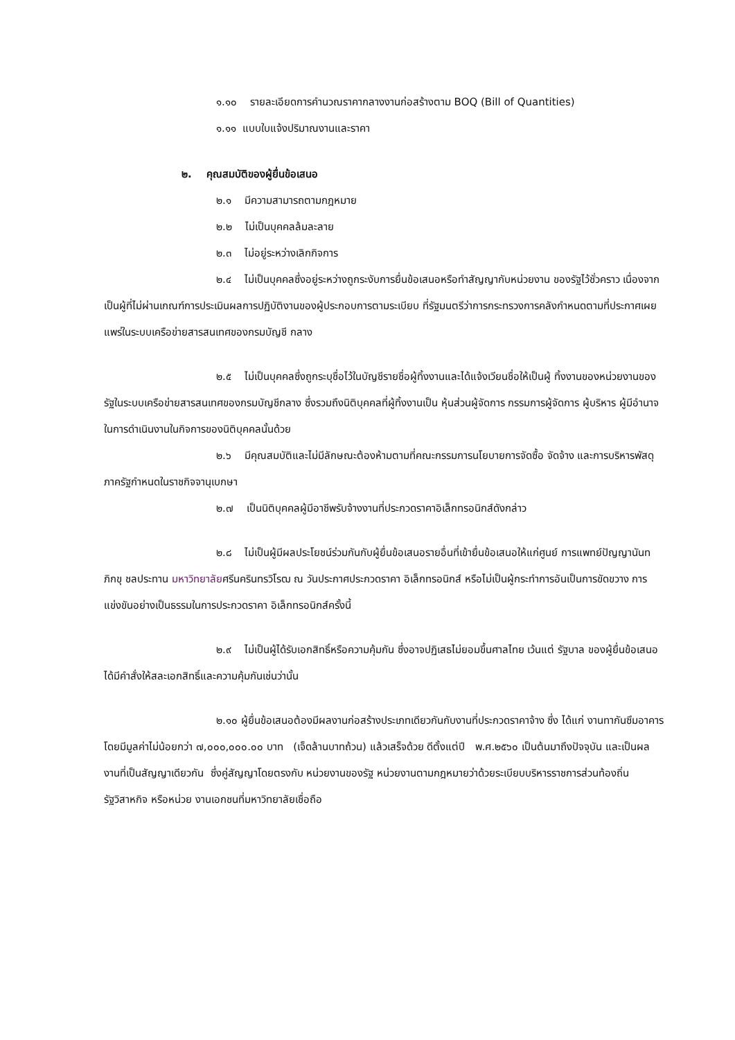๑.๑๐ รายละเอียดการคำนวณราคากลางงานก่อสร้างตาม BOQ (Bill of Quantities)
๑.๑๑ แบบใบแจ้งปริมาณงานและราคา
๒. คุณสมบัติของผู้ยื่นข้อเสนอ
๒.๑ มีความสามารถตามกฎหมาย
๒.๒ ไม่เป็นบุคคลล้มละลาย
๒.๓ ไม่อยู่ระหว่างเลิกกิจการ
๒.๔ ไม่เป็นบุคคลซึ่งอยู่ระหว่างถูกระงับการยื่นข้อเสนอหรือทำสัญญากับหน่วยงาน ของรัฐไว้ชั่วคราว เนื่องจากเป็นผู้ที่ไม่ผ่านเกณฑ์การประเมินผลการปฏิบัติงานของผู้ประกอบการตามระเบียบ ที่รัฐมนตรีว่าการกระทรวงการคลังกำหนดตามที่ประกาศเผยแพร่ในระบบเครือข่ายสารสนเทศของกรมบัญชี กลาง
๒.๕ ไม่เป็นบุคคลซึ่งถูกระบุชื่อไว้ในบัญชีรายชื่อผู้ทิ้งงานและได้แจ้งเวียนชื่อให้เป็นผู้ ทิ้งงานของหน่วยงานของรัฐในระบบเครือข่ายสารสนเทศของกรมบัญชีกลาง ซึ่งรวมถึงนิติบุคคลที่ผู้ทิ้งงานเป็น หุ้นส่วนผู้จัดการ กรรมการผู้จัดการ ผู้บริหาร ผู้มีอำนาจในการดำเนินงานในกิจการของนิติบุคคลนั้นด้วย
๒.๖ มีคุณสมบัติและไม่มีลักษณะต้องห้ามตามที่คณะกรรมการนโยบายการจัดซื้อ จัดจ้าง และการบริหารพัสดุภาครัฐกำหนดในราชกิจจานุเบกษา
๒.๗ เป็นนิติบุคคลผู้มีอาชีพรับจ้างงานที่ประกวดราคาอิเล็กทรอนิกส์ดังกล่าว
๒.๘ ไม่เป็นผู้มีผลประโยชน์ร่วมกันกับผู้ยื่นข้อเสนอรายอื่นที่เข้ายื่นข้อเสนอให้แก่ศูนย์ การแพทย์ปัญญานันทภิกขุ ชลประทาน มหาวิทยาลัยศรีนครินทรวิโรฒ ณ วันประกาศประกวดราคา อิเล็กทรอนิกส์ หรือไม่เป็นผู้กระทำการอันเป็นการขัดขวาง การแข่งขันอย่างเป็นธรรมในการประกวดราคา อิเล็กทรอนิกส์ครั้งนี้
๒.๙ ไม่เป็นผู้ได้รับเอกสิทธิ์หรือความคุ้มกัน ซึ่งอาจปฏิเสธไม่ยอมขึ้นศาลไทย เว้นแต่ รัฐบาล ของผู้ยื่นข้อเสนอได้มีคำสั่งให้สละเอกสิทธิ์และความคุ้มกันเช่นว่านั้น
๒.๑๐ ผู้ยื่นข้อเสนอต้องมีผลงานก่อสร้างประเภทเดียวกันกับงานที่ประกวดราคาจ้าง ซึ่ง ได้แก่ งานทากันซึมอาคาร โดยมีมูลค่าไม่น้อยกว่า ๗,๐๐๐,๐๐๐.๐๐ บาท (เจ็ดล้านบาทถ้วน) แล้วเสร็จด้วย ดีตั้งแต่ปี พ.ศ.๒๕๖๐ เป็นต้นมาถึงปัจจุบัน และเป็นผลงานที่เป็นสัญญาเดียวกัน ซึ่งคู่สัญญาโดยตรงกับ หน่วยงานของรัฐ หน่วยงานตามกฎหมายว่าด้วยระเบียบบริหารราชการส่วนท้องถิ่น รัฐวิสาหกิจ หรือหน่วย งานเอกชนที่มหาวิทยาลัยเชื่อถือ